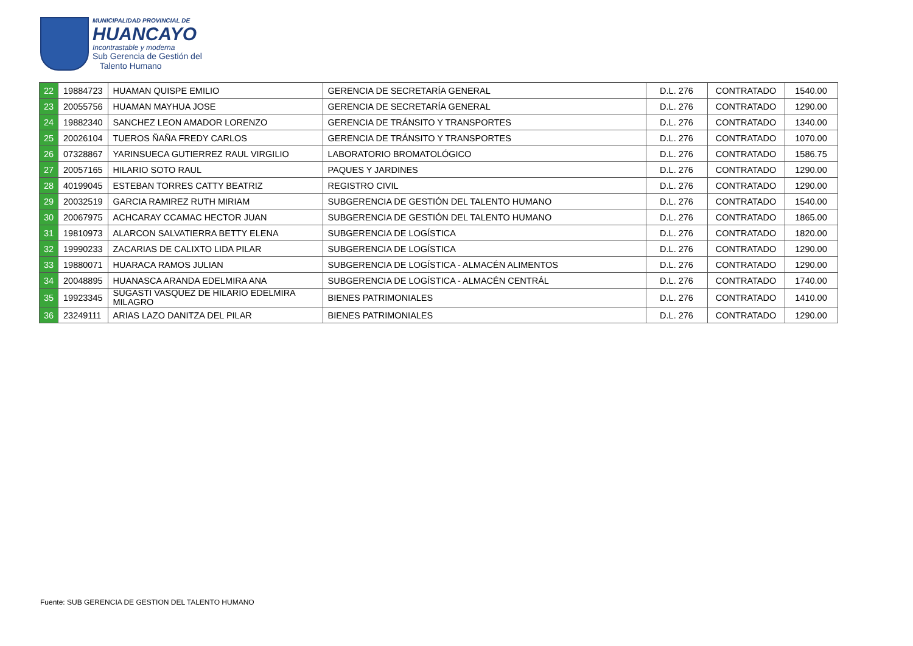MUNICIPALIDAD PROVINCIAL DE
HUANCAYO
Incontrastable y moderna
Sub Gerencia de Gestión del
Talento Humano
| 22 | 19884723 | HUAMAN QUISPE EMILIO | GERENCIA DE SECRETARÍA GENERAL | D.L. 276 | CONTRATADO | 1540.00 |
| 23 | 20055756 | HUAMAN MAYHUA JOSE | GERENCIA DE SECRETARÍA GENERAL | D.L. 276 | CONTRATADO | 1290.00 |
| 24 | 19882340 | SANCHEZ LEON AMADOR LORENZO | GERENCIA DE TRÁNSITO Y TRANSPORTES | D.L. 276 | CONTRATADO | 1340.00 |
| 25 | 20026104 | TUEROS ÑAÑA FREDY CARLOS | GERENCIA DE TRÁNSITO Y TRANSPORTES | D.L. 276 | CONTRATADO | 1070.00 |
| 26 | 07328867 | YARINSUECA GUTIERREZ RAUL VIRGILIO | LABORATORIO BROMATOLÓGICO | D.L. 276 | CONTRATADO | 1586.75 |
| 27 | 20057165 | HILARIO SOTO RAUL | PAQUES Y JARDINES | D.L. 276 | CONTRATADO | 1290.00 |
| 28 | 40199045 | ESTEBAN TORRES CATTY BEATRIZ | REGISTRO CIVIL | D.L. 276 | CONTRATADO | 1290.00 |
| 29 | 20032519 | GARCIA RAMIREZ RUTH MIRIAM | SUBGERENCIA DE GESTIÓN DEL TALENTO HUMANO | D.L. 276 | CONTRATADO | 1540.00 |
| 30 | 20067975 | ACHCARAY CCAMAC HECTOR JUAN | SUBGERENCIA DE GESTIÓN DEL TALENTO HUMANO | D.L. 276 | CONTRATADO | 1865.00 |
| 31 | 19810973 | ALARCON SALVATIERRA BETTY ELENA | SUBGERENCIA DE LOGÍSTICA | D.L. 276 | CONTRATADO | 1820.00 |
| 32 | 19990233 | ZACARIAS DE CALIXTO LIDA PILAR | SUBGERENCIA DE LOGÍSTICA | D.L. 276 | CONTRATADO | 1290.00 |
| 33 | 19880071 | HUARACA RAMOS JULIAN | SUBGERENCIA DE LOGÍSTICA - ALMACÉN ALIMENTOS | D.L. 276 | CONTRATADO | 1290.00 |
| 34 | 20048895 | HUANASCA ARANDA EDELMIRA ANA | SUBGERENCIA DE LOGÍSTICA - ALMACÉN CENTRÁL | D.L. 276 | CONTRATADO | 1740.00 |
| 35 | 19923345 | SUGASTI VASQUEZ DE HILARIO EDELMIRA MILAGRO | BIENES PATRIMONIALES | D.L. 276 | CONTRATADO | 1410.00 |
| 36 | 23249111 | ARIAS LAZO DANITZA DEL PILAR | BIENES PATRIMONIALES | D.L. 276 | CONTRATADO | 1290.00 |
Fuente: SUB GERENCIA DE GESTION DEL TALENTO HUMANO